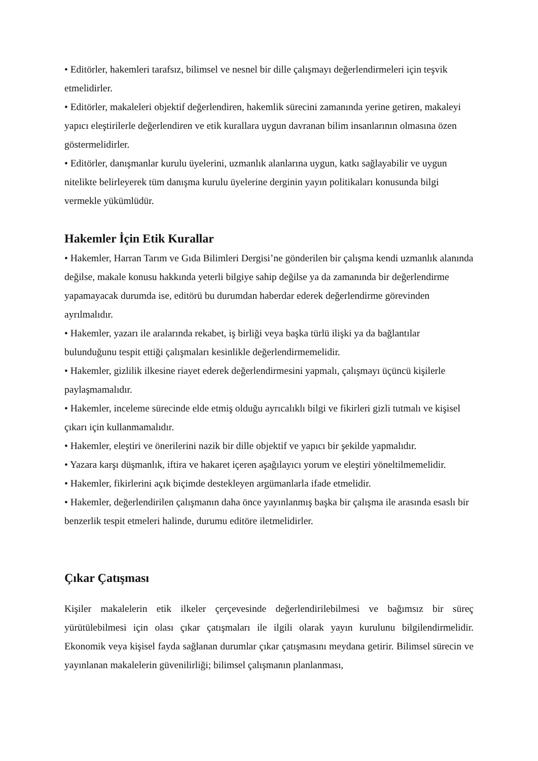• Editörler, hakemleri tarafsız, bilimsel ve nesnel bir dille çalışmayı değerlendirmeleri için teşvik etmelidirler.
• Editörler, makaleleri objektif değerlendiren, hakemlik sürecini zamanında yerine getiren, makaleyi yapıcı eleştirilerle değerlendiren ve etik kurallara uygun davranan bilim insanlarının olmasına özen göstermelidirler.
• Editörler, danışmanlar kurulu üyelerini, uzmanlık alanlarına uygun, katkı sağlayabilir ve uygun nitelikte belirleyerek tüm danışma kurulu üyelerine derginin yayın politikaları konusunda bilgi vermekle yükümlüdür.
Hakemler İçin Etik Kurallar
• Hakemler, Harran Tarım ve Gıda Bilimleri Dergisi’ne gönderilen bir çalışma kendi uzmanlık alanında değilse, makale konusu hakkında yeterli bilgiye sahip değilse ya da zamanında bir değerlendirme yapamayacak durumda ise, editörü bu durumdan haberdar ederek değerlendirme görevinden ayrılmalıdır.
• Hakemler, yazarı ile aralarında rekabet, iş birliği veya başka türlü ilişki ya da bağlantılar bulunduğunu tespit ettiği çalışmaları kesinlikle değerlendirmemelidir.
• Hakemler, gizlilik ilkesine riayet ederek değerlendirmesini yapmalı, çalışmayı üçüncü kişilerle paylaşmamalıdır.
• Hakemler, inceleme sürecinde elde etmiş olduğu ayrıcalıklı bilgi ve fikirleri gizli tutmalı ve kişisel çıkarı için kullanmamalıdır.
• Hakemler, eleştiri ve önerilerini nazik bir dille objektif ve yapıcı bir şekilde yapmalıdır.
• Yazara karşı düşmanlık, iftira ve hakaret içeren aşağılayıcı yorum ve eleştiri yöneltilmemelidir.
• Hakemler, fikirlerini açık biçimde destekleyen argümanlarla ifade etmelidir.
• Hakemler, değerlendirilen çalışmanın daha önce yayınlanmış başka bir çalışma ile arasında esaslı bir benzerlik tespit etmeleri halinde, durumu editöre iletmelidirler.
Çıkar Çatışması
Kişiler makalelerin etik ilkeler çerçevesinde değerlendirilebilmesi ve bağımsız bir süreç yürütülebilmesi için olası çıkar çatışmaları ile ilgili olarak yayın kurulunu bilgilendirmelidir. Ekonomik veya kişisel fayda sağlanan durumlar çıkar çatışmasını meydana getirir. Bilimsel sürecin ve yayınlanan makalelerin güvenilirliği; bilimsel çalışmanın planlanması,